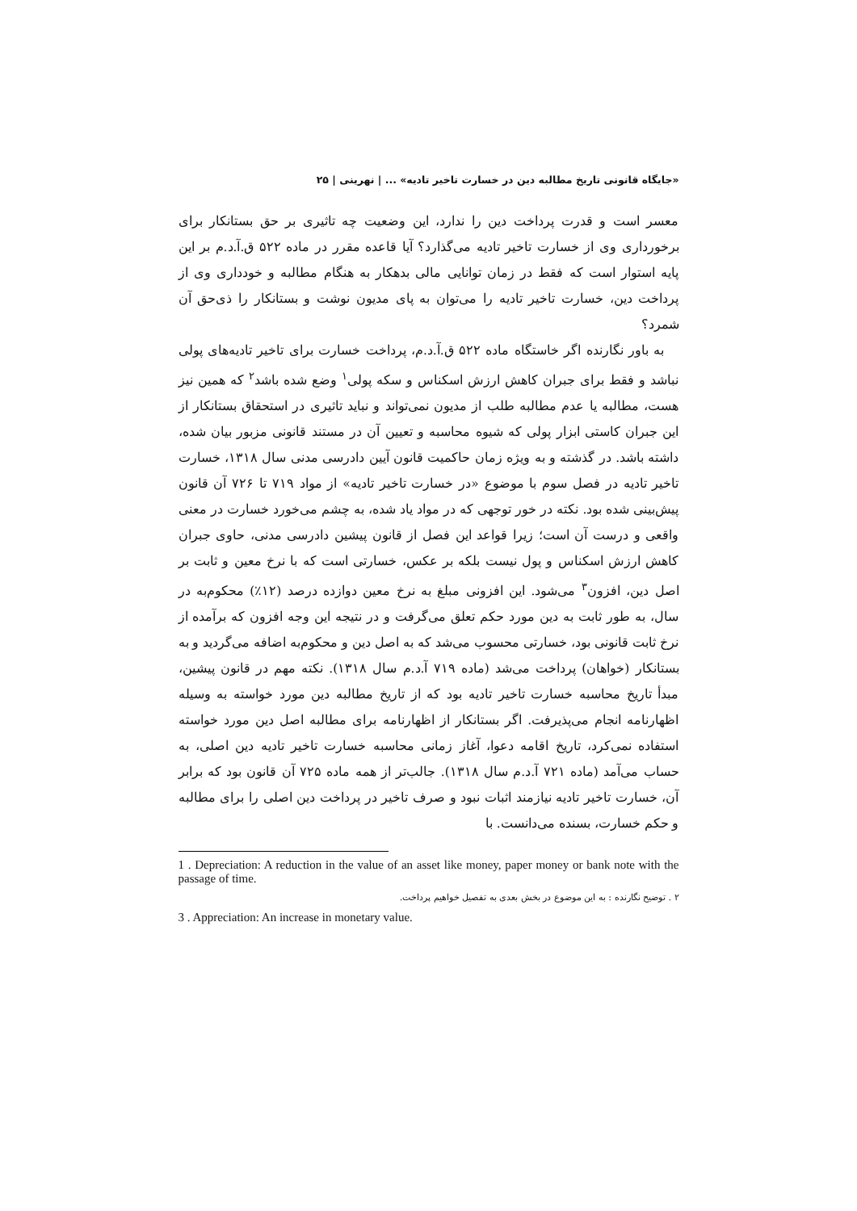«جایگاه قانونی تاریخ مطالبه دین در خسارت تاخیر تادیه» ... | نهرینی | ۲۵
معسر است و قدرت پرداخت دین را ندارد، این وضعیت چه تاثیری بر حق بستانکار برای برخورداری وی از خسارت تاخیر تادیه می‌گذارد؟ آیا قاعده مقرر در ماده ۵۲۲ ق.آ.د.م بر این پایه استوار است که فقط در زمان توانایی مالی بدهکار به هنگام مطالبه و خودداری وی از پرداخت دین، خسارت تاخیر تادیه را می‌توان به پای مدیون نوشت و بستانکار را ذی‌حق آن شمرد؟
به باور نگارنده اگر خاستگاه ماده ۵۲۲ ق.آ.د.م، پرداخت خسارت برای تاخیر تادیه‌های پولی نباشد و فقط برای جبران کاهش ارزش اسکناس و سکه پولی<sup>۱</sup> وضع شده باشد<sup>۲</sup> که همین نیز هست، مطالبه یا عدم مطالبه طلب از مدیون نمی‌تواند و نباید تاثیری در استحقاق بستانکار از این جبران کاستی ابزار پولی که شیوه محاسبه و تعیین آن در مستند قانونی مزبور بیان شده، داشته باشد. در گذشته و به ویژه زمان حاکمیت قانون آیین دادرسی مدنی سال ۱۳۱۸، خسارت تاخیر تادیه در فصل سوم با موضوع «در خسارت تاخیر تادیه» از مواد ۷۱۹ تا ۷۲۶ آن قانون پیش‌بینی شده بود. نکته در خور توجهی که در مواد یاد شده، به چشم می‌خورد خسارت در معنی واقعی و درست آن است؛ زیرا قواعد این فصل از قانون پیشین دادرسی مدنی، حاوی جبران کاهش ارزش اسکناس و پول نیست بلکه بر عکس، خسارتی است که با نرخ معین و ثابت بر اصل دین، افزون<sup>۳</sup> می‌شود. این افزونی مبلغ به نرخ معین دوازده درصد (۱۲٪) محکوم‌به در سال، به طور ثابت به دین مورد حکم تعلق می‌گرفت و در نتیجه این وجه افزون که برآمده از نرخ ثابت قانونی بود، خسارتی محسوب می‌شد که به اصل دین و محکوم‌به اضافه می‌گردید و به بستانکار (خواهان) پرداخت می‌شد (ماده ۷۱۹ آ.د.م سال ۱۳۱۸). نکته مهم در قانون پیشین، مبدأ تاریخ محاسبه خسارت تاخیر تادیه بود که از تاریخ مطالبه دین مورد خواسته به وسیله اظهارنامه انجام می‌پذیرفت. اگر بستانکار از اظهارنامه برای مطالبه اصل دین مورد خواسته استفاده نمی‌کرد، تاریخ اقامه دعوا، آغاز زمانی محاسبه خسارت تاخیر تادیه دین اصلی، به حساب می‌آمد (ماده ۷۲۱ آ.د.م سال ۱۳۱۸). جالب‌تر از همه ماده ۷۲۵ آن قانون بود که برابر آن، خسارت تاخیر تادیه نیازمند اثبات نبود و صرف تاخیر در پرداخت دین اصلی را برای مطالبه و حکم خسارت، بسنده می‌دانست. با
1 . Depreciation: A reduction in the value of an asset like money, paper money or bank note with the passage of time.
۲ . توضیح نگارنده : به این موضوع در بخش بعدی به تفصیل خواهیم پرداخت.
3 . Appreciation: An increase in monetary value.